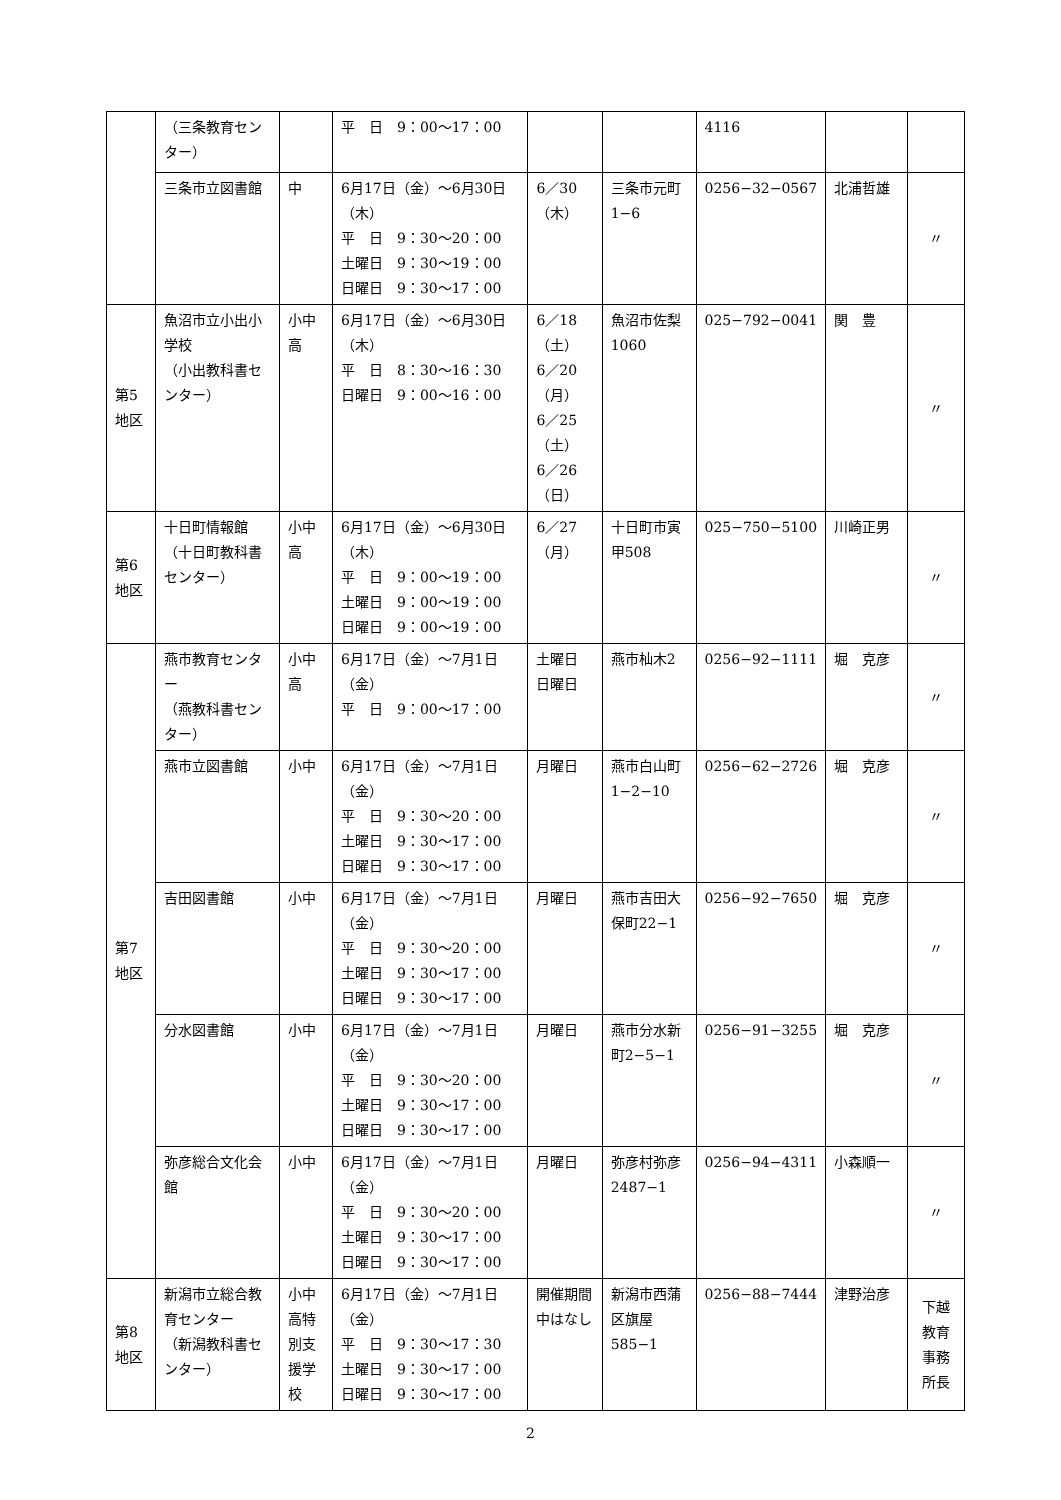| | （三条教育センター） | | 平 日 9：00〜17：00 | | | 4116 | | |
| | 三条市立図書館 | 中 | 6月17日（金）〜6月30日（木） 平 日 9：30〜20：00 土曜日 9：30〜19：00 日曜日 9：30〜17：00 | 6／30（木） | 三条市元町1−6 | 0256−32−0567 | 北浦哲雄 | 〃 |
| 第5地区 | 魚沼市立小出小学校 （小出教科書センター） | 小中高 | 6月17日（金）〜6月30日（木） 平 日 8：30〜16：30 日曜日 9：00〜16：00 | 6／18（土） 6／20（月） 6／25（土） 6／26（日） | 魚沼市佐梨1060 | 025−792−0041 | 関 豊 | 〃 |
| 第6地区 | 十日町情報館 （十日町教科書センター） | 小中高 | 6月17日（金）〜6月30日（木） 平 日 9：00〜19：00 土曜日 9：00〜19：00 日曜日 9：00〜19：00 | 6／27（月） | 十日町市寅甲508 | 025−750−5100 | 川崎正男 | 〃 |
| 第7地区 | 燕市教育センター （燕教科書センター） | 小中高 | 6月17日（金）〜7月1日（金） 平 日 9：00〜17：00 | 土曜日 日曜日 | 燕市杣木2 | 0256−92−1111 | 堀 克彦 | 〃 |
| | 燕市立図書館 | 小中 | 6月17日（金）〜7月1日（金） 平 日 9：30〜20：00 土曜日 9：30〜17：00 日曜日 9：30〜17：00 | 月曜日 | 燕市白山町1−2−10 | 0256−62−2726 | 堀 克彦 | 〃 |
| | 吉田図書館 | 小中 | 6月17日（金）〜7月1日（金） 平 日 9：30〜20：00 土曜日 9：30〜17：00 日曜日 9：30〜17：00 | 月曜日 | 燕市吉田大保町22−1 | 0256−92−7650 | 堀 克彦 | 〃 |
| | 分水図書館 | 小中 | 6月17日（金）〜7月1日（金） 平 日 9：30〜20：00 土曜日 9：30〜17：00 日曜日 9：30〜17：00 | 月曜日 | 燕市分水新町2−5−1 | 0256−91−3255 | 堀 克彦 | 〃 |
| | 弥彦総合文化会館 | 小中 | 6月17日（金）〜7月1日（金） 平 日 9：30〜20：00 土曜日 9：30〜17：00 日曜日 9：30〜17：00 | 月曜日 | 弥彦村弥彦2487−1 | 0256−94−4311 | 小森順一 | 〃 |
| 第8地区 | 新潟市立総合教育センター （新潟教科書センター） | 小中高特別支援学校 | 6月17日（金）〜7月1日（金） 平 日 9：30〜17：30 土曜日 9：30〜17：00 日曜日 9：30〜17：00 | 開催期間中はなし | 新潟市西蒲区旗屋585−1 | 0256−88−7444 | 津野治彦 | 下越教育事務所長 |
2